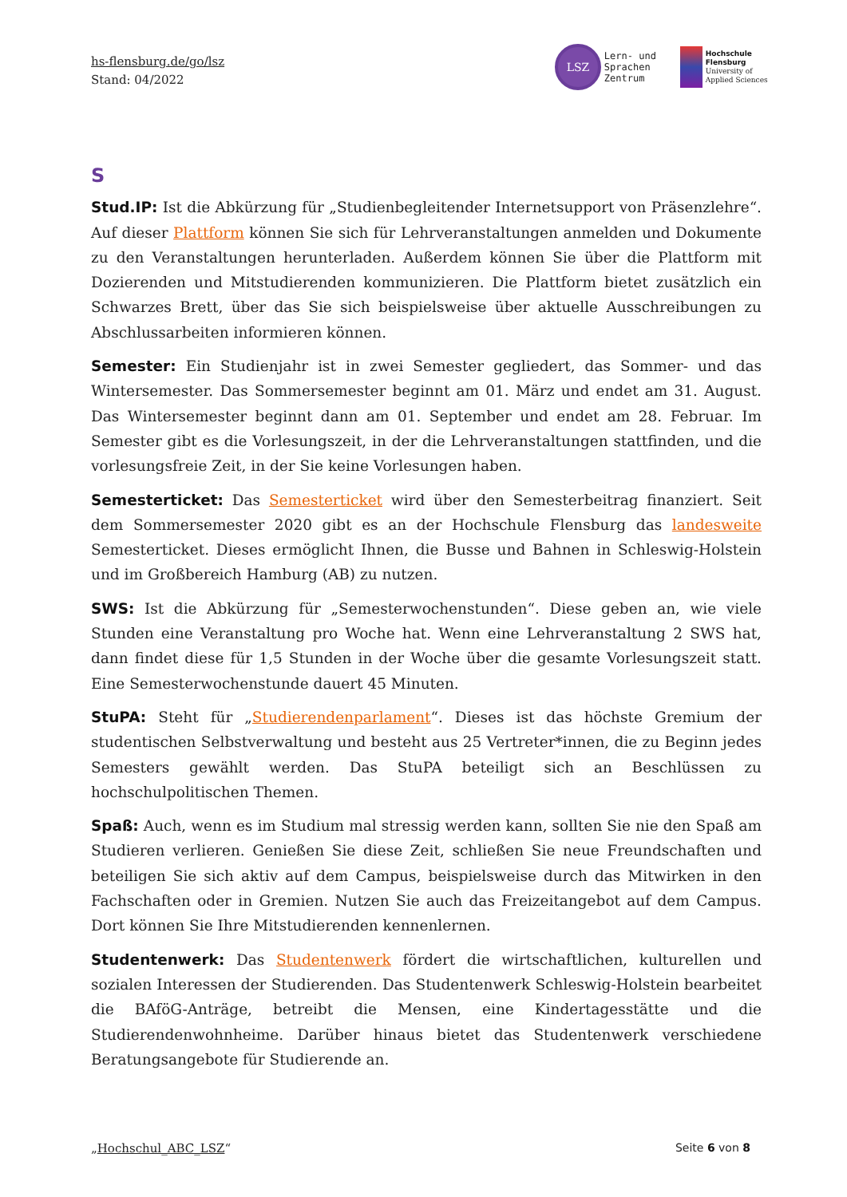hs-flensburg.de/go/lsz
Stand: 04/2022
LSZ Lern- und
Sprachen
Zentrum
Hochschule
Flensburg
University of
Applied Sciences
S
Stud.IP: Ist die Abkürzung für „Studienbegleitender Internetsupport von Präsenzlehre“. Auf dieser Plattform können Sie sich für Lehrveranstaltungen anmelden und Dokumente zu den Veranstaltungen herunterladen. Außerdem können Sie über die Plattform mit Dozierenden und Mitstudierenden kommunizieren. Die Plattform bietet zusätzlich ein Schwarzes Brett, über das Sie sich beispielsweise über aktuelle Ausschreibungen zu Abschlussarbeiten informieren können.
Semester: Ein Studienjahr ist in zwei Semester gegliedert, das Sommer- und das Wintersemester. Das Sommersemester beginnt am 01. März und endet am 31. August. Das Wintersemester beginnt dann am 01. September und endet am 28. Februar. Im Semester gibt es die Vorlesungszeit, in der die Lehrveranstaltungen stattfinden, und die vorlesungsfreie Zeit, in der Sie keine Vorlesungen haben.
Semesterticket: Das Semesterticket wird über den Semesterbeitrag finanziert. Seit dem Sommersemester 2020 gibt es an der Hochschule Flensburg das landesweite Semesterticket. Dieses ermöglicht Ihnen, die Busse und Bahnen in Schleswig-Holstein und im Großbereich Hamburg (AB) zu nutzen.
SWS: Ist die Abkürzung für „Semesterwochenstunden“. Diese geben an, wie viele Stunden eine Veranstaltung pro Woche hat. Wenn eine Lehrveranstaltung 2 SWS hat, dann findet diese für 1,5 Stunden in der Woche über die gesamte Vorlesungszeit statt. Eine Semesterwochenstunde dauert 45 Minuten.
StuPA: Steht für „Studierendenparlament“. Dieses ist das höchste Gremium der studentischen Selbstverwaltung und besteht aus 25 Vertreter*innen, die zu Beginn jedes Semesters gewählt werden. Das StuPA beteiligt sich an Beschlüssen zu hochschulpolitischen Themen.
Spaß: Auch, wenn es im Studium mal stressig werden kann, sollten Sie nie den Spaß am Studieren verlieren. Genießen Sie diese Zeit, schließen Sie neue Freundschaften und beteiligen Sie sich aktiv auf dem Campus, beispielsweise durch das Mitwirken in den Fachschaften oder in Gremien. Nutzen Sie auch das Freizeitangebot auf dem Campus. Dort können Sie Ihre Mitstudierenden kennenlernen.
Studentenwerk: Das Studentenwerk fördert die wirtschaftlichen, kulturellen und sozialen Interessen der Studierenden. Das Studentenwerk Schleswig-Holstein bearbeitet die BAföG-Anträge, betreibt die Mensen, eine Kindertagesstätte und die Studierendenwohnheime. Darüber hinaus bietet das Studentenwerk verschiedene Beratungsangebote für Studierende an.
„Hochschul_ABC_LSZ“Seite 6 von 8